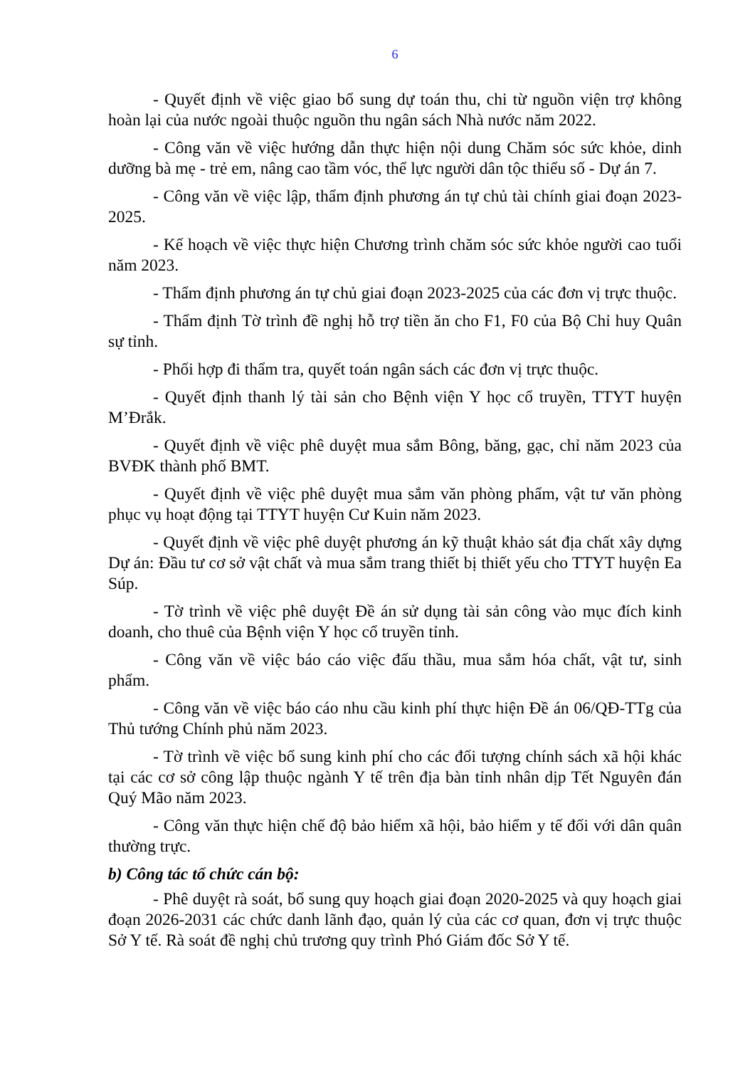6
- Quyết định về việc giao bổ sung dự toán thu, chi từ nguồn viện trợ không hoàn lại của nước ngoài thuộc nguồn thu ngân sách Nhà nước năm 2022.
- Công văn về việc hướng dẫn thực hiện nội dung Chăm sóc sức khỏe, dinh dưỡng bà mẹ - trẻ em, nâng cao tầm vóc, thể lực người dân tộc thiểu số - Dự án 7.
- Công văn về việc lập, thẩm định phương án tự chủ tài chính giai đoạn 2023-2025.
- Kế hoạch về việc thực hiện Chương trình chăm sóc sức khỏe người cao tuổi năm 2023.
- Thẩm định phương án tự chủ giai đoạn 2023-2025 của các đơn vị trực thuộc.
- Thẩm định Tờ trình đề nghị hỗ trợ tiền ăn cho F1, F0 của Bộ Chỉ huy Quân sự tỉnh.
- Phối hợp đi thẩm tra, quyết toán ngân sách các đơn vị trực thuộc.
- Quyết định thanh lý tài sản cho Bệnh viện Y học cổ truyền, TTYT huyện M’Đrắk.
- Quyết định về việc phê duyệt mua sắm Bông, băng, gạc, chỉ năm 2023 của BVĐK thành phố BMT.
- Quyết định về việc phê duyệt mua sắm văn phòng phẩm, vật tư văn phòng phục vụ hoạt động tại TTYT huyện Cư Kuin năm 2023.
- Quyết định về việc phê duyệt phương án kỹ thuật khảo sát địa chất xây dựng Dự án: Đầu tư cơ sở vật chất và mua sắm trang thiết bị thiết yếu cho TTYT huyện Ea Súp.
- Tờ trình về việc phê duyệt Đề án sử dụng tài sản công vào mục đích kinh doanh, cho thuê của Bệnh viện Y học cổ truyền tỉnh.
- Công văn về việc báo cáo việc đấu thầu, mua sắm hóa chất, vật tư, sinh phẩm.
- Công văn về việc báo cáo nhu cầu kinh phí thực hiện Đề án 06/QĐ-TTg của Thủ tướng Chính phủ năm 2023.
- Tờ trình về việc bổ sung kinh phí cho các đối tượng chính sách xã hội khác tại các cơ sở công lập thuộc ngành Y tế trên địa bàn tỉnh nhân dịp Tết Nguyên đán Quý Mão năm 2023.
- Công văn thực hiện chế độ bảo hiểm xã hội, bảo hiểm y tế đối với dân quân thường trực.
b) Công tác tổ chức cán bộ:
- Phê duyệt rà soát, bổ sung quy hoạch giai đoạn 2020-2025 và quy hoạch giai đoạn 2026-2031 các chức danh lãnh đạo, quản lý của các cơ quan, đơn vị trực thuộc Sở Y tế. Rà soát đề nghị chủ trương quy trình Phó Giám đốc Sở Y tế.